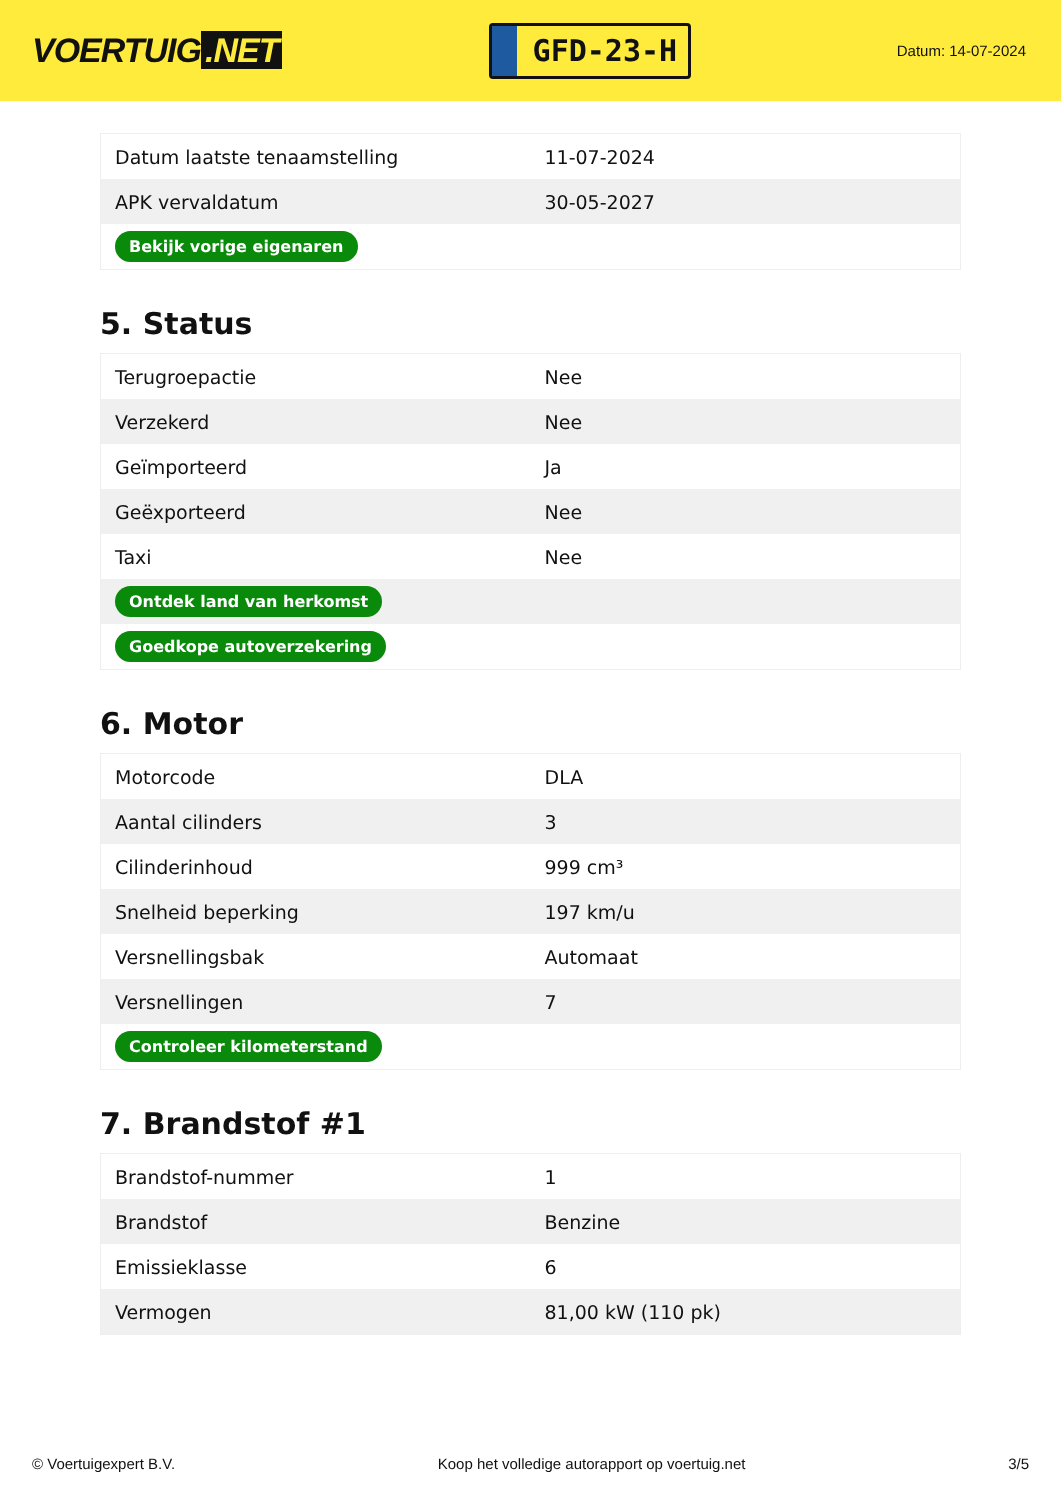VOERTUIG.NET
GFD-23-H
Datum: 14-07-2024
| Datum laatste tenaamstelling | 11-07-2024 |
| APK vervaldatum | 30-05-2027 |
| Bekijk vorige eigenaren | |
5. Status
| Terugroepactie | Nee |
| Verzekerd | Nee |
| Geïmporteerd | Ja |
| Geëxporteerd | Nee |
| Taxi | Nee |
| Ontdek land van herkomst | |
| Goedkope autoverzekering | |
6. Motor
| Motorcode | DLA |
| Aantal cilinders | 3 |
| Cilinderinhoud | 999 cm³ |
| Snelheid beperking | 197 km/u |
| Versnellingsbak | Automaat |
| Versnellingen | 7 |
| Controleer kilometerstand | |
7. Brandstof #1
| Brandstof-nummer | 1 |
| Brandstof | Benzine |
| Emissieklasse | 6 |
| Vermogen | 81,00 kW (110 pk) |
© Voertuigexpert B.V. Koop het volledige autorapport op voertuig.net 3/5